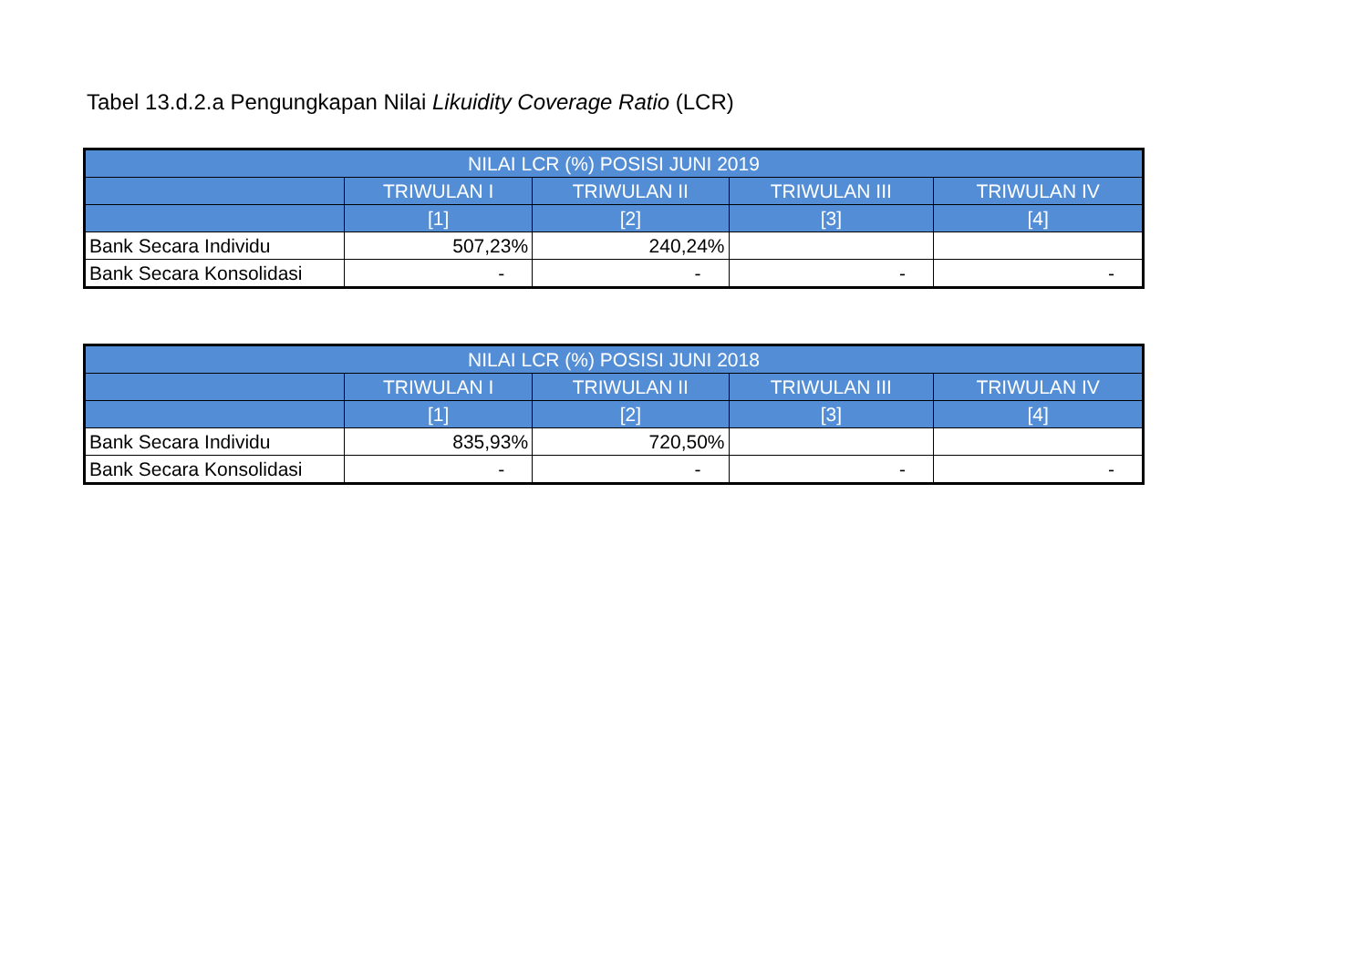Tabel 13.d.2.a Pengungkapan Nilai Likuidity Coverage Ratio (LCR)
| NILAI LCR (%) POSISI JUNI 2019 | | | | |
| --- | --- | --- | --- | --- |
| | TRIWULAN I | TRIWULAN II | TRIWULAN III | TRIWULAN IV |
| | [1] | [2] | [3] | [4] |
| Bank Secara Individu | 507,23% | 240,24% | | |
| Bank Secara Konsolidasi | - | - | - | - |
| NILAI LCR (%) POSISI JUNI 2018 | | | | |
| --- | --- | --- | --- | --- |
| | TRIWULAN I | TRIWULAN II | TRIWULAN III | TRIWULAN IV |
| | [1] | [2] | [3] | [4] |
| Bank Secara Individu | 835,93% | 720,50% | | |
| Bank Secara Konsolidasi | - | - | - | - |